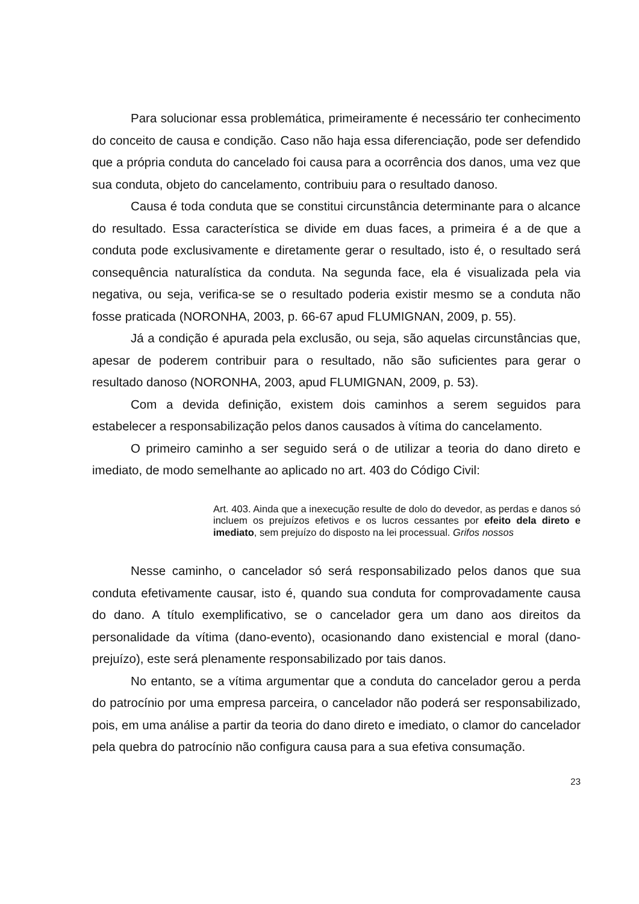Para solucionar essa problemática, primeiramente é necessário ter conhecimento do conceito de causa e condição. Caso não haja essa diferenciação, pode ser defendido que a própria conduta do cancelado foi causa para a ocorrência dos danos, uma vez que sua conduta, objeto do cancelamento, contribuiu para o resultado danoso.
Causa é toda conduta que se constitui circunstância determinante para o alcance do resultado. Essa característica se divide em duas faces, a primeira é a de que a conduta pode exclusivamente e diretamente gerar o resultado, isto é, o resultado será consequência naturalística da conduta. Na segunda face, ela é visualizada pela via negativa, ou seja, verifica-se se o resultado poderia existir mesmo se a conduta não fosse praticada (NORONHA, 2003, p. 66-67 apud FLUMIGNAN, 2009, p. 55).
Já a condição é apurada pela exclusão, ou seja, são aquelas circunstâncias que, apesar de poderem contribuir para o resultado, não são suficientes para gerar o resultado danoso (NORONHA, 2003, apud FLUMIGNAN, 2009, p. 53).
Com a devida definição, existem dois caminhos a serem seguidos para estabelecer a responsabilização pelos danos causados à vítima do cancelamento.
O primeiro caminho a ser seguido será o de utilizar a teoria do dano direto e imediato, de modo semelhante ao aplicado no art. 403 do Código Civil:
Art. 403. Ainda que a inexecução resulte de dolo do devedor, as perdas e danos só incluem os prejuízos efetivos e os lucros cessantes por efeito dela direto e imediato, sem prejuízo do disposto na lei processual. Grifos nossos
Nesse caminho, o cancelador só será responsabilizado pelos danos que sua conduta efetivamente causar, isto é, quando sua conduta for comprovadamente causa do dano. A título exemplificativo, se o cancelador gera um dano aos direitos da personalidade da vítima (dano-evento), ocasionando dano existencial e moral (dano-prejuízo), este será plenamente responsabilizado por tais danos.
No entanto, se a vítima argumentar que a conduta do cancelador gerou a perda do patrocínio por uma empresa parceira, o cancelador não poderá ser responsabilizado, pois, em uma análise a partir da teoria do dano direto e imediato, o clamor do cancelador pela quebra do patrocínio não configura causa para a sua efetiva consumação.
23